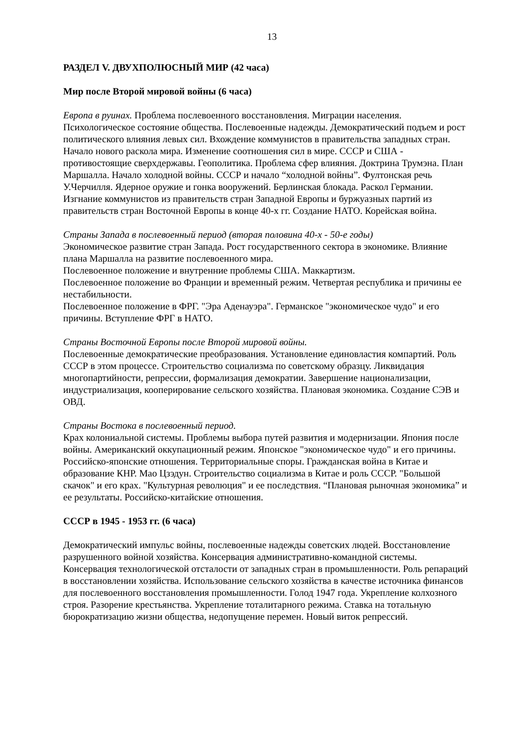13
РАЗДЕЛ V. ДВУХПОЛЮСНЫЙ МИР (42 часа)
Мир после Второй мировой войны (6 часа)
Европа в руинах. Проблема послевоенного восстановления. Миграции населения. Психологическое состояние общества. Послевоенные надежды. Демократический подъем и рост политического влияния левых сил. Вхождение коммунистов в правительства западных стран.
Начало нового раскола мира. Изменение соотношения сил в мире. СССР и США - противостоящие сверхдержавы. Геополитика. Проблема сфер влияния. Доктрина Трумэна. План Маршалла. Начало холодной войны. СССР и начало “холодной войны”. Фултонская речь У.Черчилля. Ядерное оружие и гонка вооружений. Берлинская блокада. Раскол Германии. Изгнание коммунистов из правительств стран Западной Европы и буржуазных партий из правительств стран Восточной Европы в конце 40-х гг. Создание НАТО. Корейская война.
Страны Запада в послевоенный период (вторая половина 40-х - 50-е годы)
Экономическое развитие стран Запада. Рост государственного сектора в экономике. Влияние плана Маршалла на развитие послевоенного мира.
Послевоенное положение и внутренние проблемы США. Маккартизм.
Послевоенное положение во Франции и временный режим. Четвертая республика и причины ее нестабильности.
Послевоенное положение в ФРГ. "Эра Аденауэра". Германское "экономическое чудо" и его причины. Вступление ФРГ в НАТО.
Страны Восточной Европы после Второй мировой войны.
Послевоенные демократические преобразования. Установление единовластия компартий. Роль СССР в этом процессе. Строительство социализма по советскому образцу. Ликвидация многопартийности, репрессии, формализация демократии. Завершение национализации, индустриализация, кооперирование сельского хозяйства. Плановая экономика. Создание СЭВ и ОВД.
Страны Востока в послевоенный период.
Крах колониальной системы. Проблемы выбора путей развития и модернизации. Япония после войны. Американский оккупационный режим. Японское "экономическое чудо" и его причины. Российско-японские отношения. Территориальные споры. Гражданская война в Китае и образование КНР. Мао Цзэдун. Строительство социализма в Китае и роль СССР. "Большой скачок" и его крах. "Культурная революция" и ее последствия. “Плановая рыночная экономика” и ее результаты. Российско-китайские отношения.
СССР в 1945 - 1953 гг. (6 часа)
Демократический импульс войны, послевоенные надежды советских людей. Восстановление разрушенного войной хозяйства. Консервация административно-командной системы. Консервация технологической отсталости от западных стран в промышленности. Роль репараций в восстановлении хозяйства. Использование сельского хозяйства в качестве источника финансов для послевоенного восстановления промышленности. Голод 1947 года. Укрепление колхозного строя. Разорение крестьянства. Укрепление тоталитарного режима. Ставка на тотальную бюрократизацию жизни общества, недопущение перемен. Новый виток репрессий.